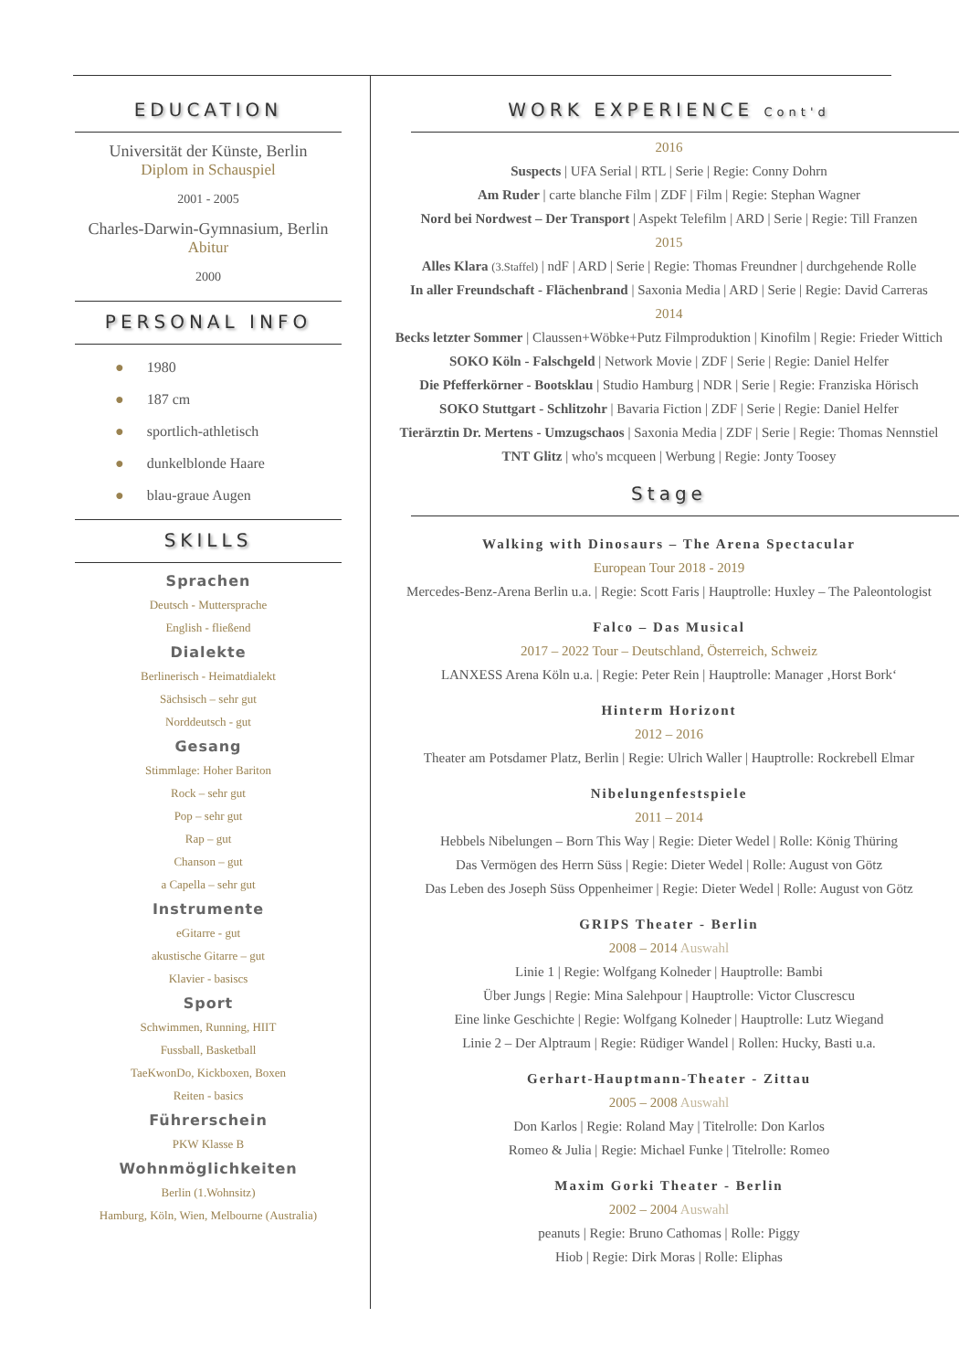EDUCATION
Universität der Künste, Berlin
Diplom in Schauspiel
2001 - 2005
Charles-Darwin-Gymnasium, Berlin
Abitur
2000
PERSONAL INFO
● 1980
● 187 cm
● sportlich-athletisch
● dunkelblonde Haare
● blau-graue Augen
SKILLS
Sprachen
Deutsch - Muttersprache
English - fließend
Dialekte
Berlinerisch - Heimatdialekt
Sächsisch – sehr gut
Norddeutsch - gut
Gesang
Stimmlage: Hoher Bariton
Rock – sehr gut
Pop – sehr gut
Rap – gut
Chanson – gut
a Capella – sehr gut
Instrumente
eGitarre - gut
akustische Gitarre – gut
Klavier - basiscs
Sport
Schwimmen, Running, HIIT
Fussball, Basketball
TaeKwonDo, Kickboxen, Boxen
Reiten - basics
Führerschein
PKW Klasse B
Wohnmöglichkeiten
Berlin (1.Wohnsitz)
Hamburg, Köln, Wien, Melbourne (Australia)
WORK EXPERIENCE Cont'd
2016
Suspects | UFA Serial | RTL | Serie | Regie: Conny Dohrn
Am Ruder | carte blanche Film | ZDF | Film | Regie: Stephan Wagner
Nord bei Nordwest – Der Transport | Aspekt Telefilm | ARD | Serie | Regie: Till Franzen
2015
Alles Klara (3.Staffel) | ndF | ARD | Serie | Regie: Thomas Freundner | durchgehende Rolle
In aller Freundschaft - Flächenbrand | Saxonia Media | ARD | Serie | Regie: David Carreras
2014
Becks letzter Sommer | Claussen+Wöbke+Putz Filmproduktion | Kinofilm | Regie: Frieder Wittich
SOKO Köln - Falschgeld | Network Movie | ZDF | Serie | Regie: Daniel Helfer
Die Pfefferkörner - Bootsklau | Studio Hamburg | NDR | Serie | Regie: Franziska Hörisch
SOKO Stuttgart - Schlitzohr | Bavaria Fiction | ZDF | Serie | Regie: Daniel Helfer
Tierärztin Dr. Mertens - Umzugschaos | Saxonia Media | ZDF | Serie | Regie: Thomas Nennstiel
TNT Glitz | who's mcqueen | Werbung | Regie: Jonty Toosey
Stage
Walking with Dinosaurs – The Arena Spectacular
European Tour 2018 - 2019
Mercedes-Benz-Arena Berlin u.a. | Regie: Scott Faris | Hauptrolle: Huxley – The Paleontologist
Falco – Das Musical
2017 – 2022 Tour – Deutschland, Österreich, Schweiz
LANXESS Arena Köln u.a. | Regie: Peter Rein | Hauptrolle: Manager ‚Horst Bork‘
Hinterm Horizont
2012 – 2016
Theater am Potsdamer Platz, Berlin | Regie: Ulrich Waller | Hauptrolle: Rockrebell Elmar
Nibelungenfestspiele
2011 – 2014
Hebbels Nibelungen – Born This Way | Regie: Dieter Wedel | Rolle: König Thüring
Das Vermögen des Herrn Süss | Regie: Dieter Wedel | Rolle: August von Götz
Das Leben des Joseph Süss Oppenheimer | Regie: Dieter Wedel | Rolle: August von Götz
GRIPS Theater - Berlin
2008 – 2014 Auswahl
Linie 1 | Regie: Wolfgang Kolneder | Hauptrolle: Bambi
Über Jungs | Regie: Mina Salehpour | Hauptrolle: Victor Cluscrescu
Eine linke Geschichte | Regie: Wolfgang Kolneder | Hauptrolle: Lutz Wiegand
Linie 2 – Der Alptraum | Regie: Rüdiger Wandel | Rollen: Hucky, Basti u.a.
Gerhart-Hauptmann-Theater - Zittau
2005 – 2008 Auswahl
Don Karlos | Regie: Roland May | Titelrolle: Don Karlos
Romeo & Julia | Regie: Michael Funke | Titelrolle: Romeo
Maxim Gorki Theater - Berlin
2002 – 2004 Auswahl
peanuts | Regie: Bruno Cathomas | Rolle: Piggy
Hiob | Regie: Dirk Moras | Rolle: Eliphas